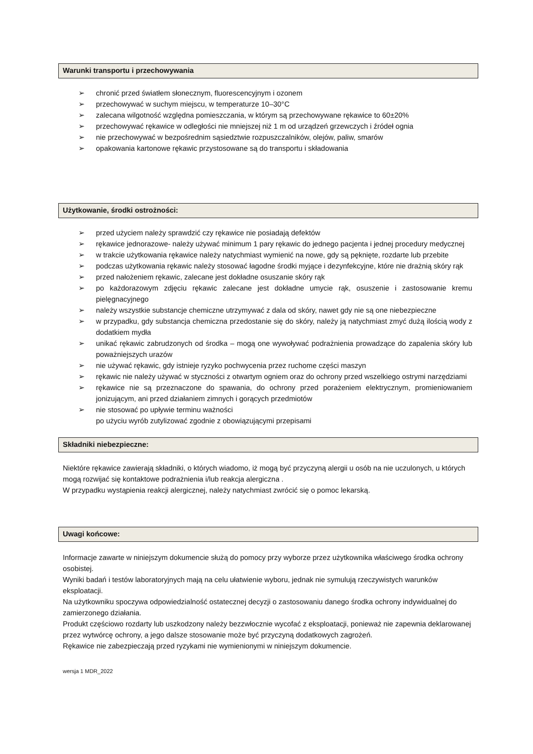Warunki transportu i przechowywania
➢ chronić przed światłem słonecznym, fluorescencyjnym i ozonem
➢ przechowywać w suchym miejscu, w temperaturze 10–30°C
➢ zalecana wilgotność względna pomieszczania, w którym są przechowywane rękawice to 60±20%
➢ przechowywać rękawice w odległości nie mniejszej niż 1 m od urządzeń grzewczych i źródeł ognia
➢ nie przechowywać w bezpośrednim sąsiedztwie rozpuszczalników, olejów, paliw, smarów
➢ opakowania kartonowe rękawic przystosowane są do transportu i składowania
Użytkowanie, środki ostrożności:
➢ przed użyciem należy sprawdzić czy rękawice nie posiadają defektów
➢ rękawice jednorazowe- należy używać minimum 1 pary rękawic do jednego pacjenta i jednej procedury medycznej
➢ w trakcie użytkowania rękawice należy natychmiast wymienić na nowe, gdy są pęknięte, rozdarte lub przebite
➢ podczas użytkowania rękawic należy stosować łagodne środki myjące i dezynfekcyjne, które nie drażnią skóry rąk
➢ przed nałożeniem rękawic, zalecane jest dokładne osuszanie skóry rąk
➢ po każdorazowym zdjęciu rękawic zalecane jest dokładne umycie rąk, osuszenie i zastosowanie kremu pielęgnacyjnego
➢ należy wszystkie substancje chemiczne utrzymywać z dala od skóry, nawet gdy nie są one niebezpieczne
➢ w przypadku, gdy substancja chemiczna przedostanie się do skóry, należy ją natychmiast zmyć dużą ilością wody z dodatkiem mydła
➢ unikać rękawic zabrudzonych od środka – mogą one wywoływać podrażnienia prowadzące do zapalenia skóry lub poważniejszych urazów
➢ nie używać rękawic, gdy istnieje ryzyko pochwycenia przez ruchome części maszyn
➢ rękawic nie należy używać w styczności z otwartym ogniem oraz do ochrony przed wszelkiego ostrymi narzędziami
➢ rękawice nie są przeznaczone do spawania, do ochrony przed porażeniem elektrycznym, promieniowaniem jonizującym, ani przed działaniem zimnych i gorących przedmiotów
➢ nie stosować po upływie terminu ważności
po użyciu wyrób zutylizować zgodnie z obowiązującymi przepisami
Składniki niebezpieczne:
Niektóre rękawice zawierają składniki, o których wiadomo, iż mogą być przyczyną alergii u osób na nie uczulonych, u których mogą rozwijać się kontaktowe podrażnienia i/lub reakcja alergiczna .
W przypadku wystąpienia reakcji alergicznej, należy natychmiast zwrócić się o pomoc lekarską.
Uwagi końcowe:
Informacje zawarte w niniejszym dokumencie służą do pomocy przy wyborze przez użytkownika właściwego środka ochrony osobistej.
Wyniki badań i testów laboratoryjnych mają na celu ułatwienie wyboru, jednak nie symulują rzeczywistych warunków eksploatacji.
Na użytkowniku spoczywa odpowiedzialność ostatecznej decyzji o zastosowaniu danego środka ochrony indywidualnej do zamierzonego działania.
Produkt częściowo rozdarty lub uszkodzony należy bezzwłocznie wycofać z eksploatacji, ponieważ nie zapewnia deklarowanej przez wytwórcę ochrony, a jego dalsze stosowanie może być przyczyną dodatkowych zagrożeń.
Rękawice nie zabezpieczają przed ryzykami nie wymienionymi w niniejszym dokumencie.
wersja 1 MDR_2022